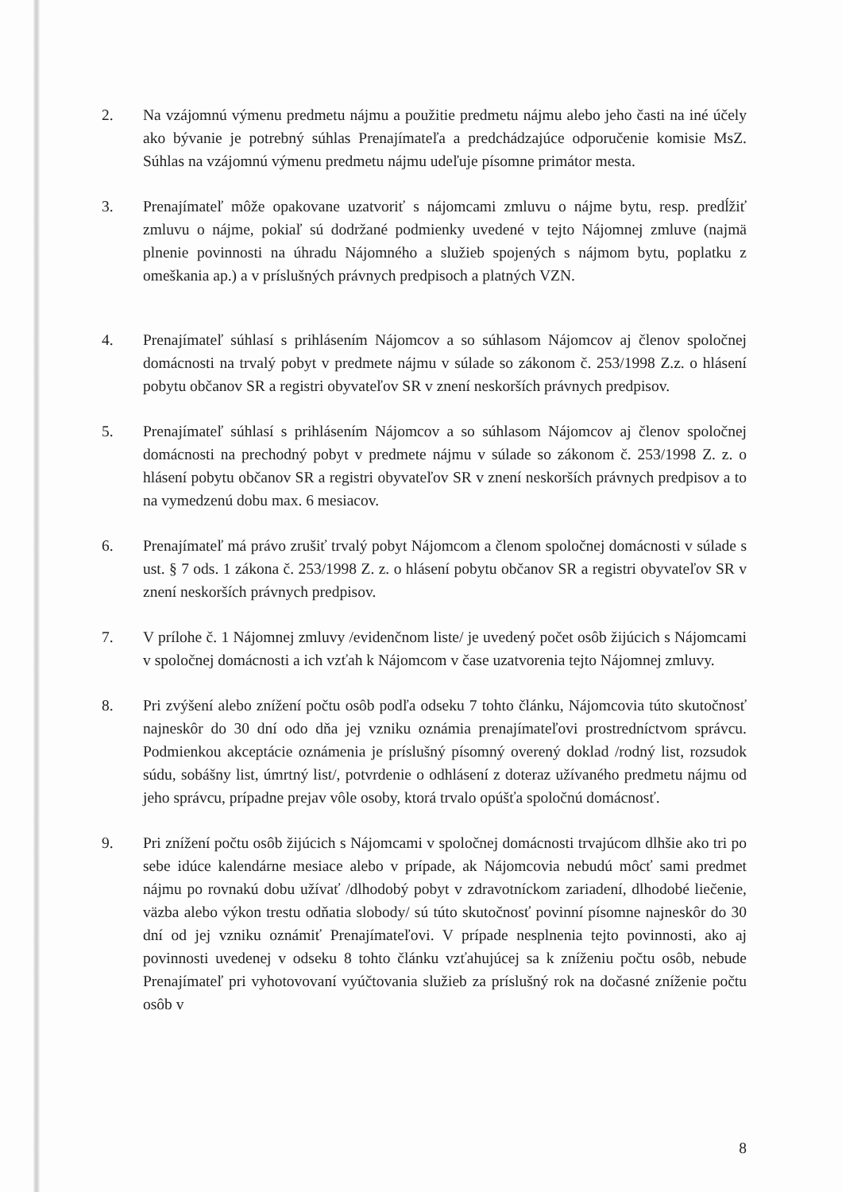2. Na vzájomnú výmenu predmetu nájmu a použitie predmetu nájmu alebo jeho časti na iné účely ako bývanie je potrebný súhlas Prenajímateľa a predchádzajúce odporučenie komisie MsZ. Súhlas na vzájomnú výmenu predmetu nájmu udeľuje písomne primátor mesta.
3. Prenajímateľ môže opakovane uzatvoriť s nájomcami zmluvu o nájme bytu, resp. predĺžiť zmluvu o nájme, pokiaľ sú dodržané podmienky uvedené v tejto Nájomnej zmluve (najmä plnenie povinnosti na úhradu Nájomného a služieb spojených s nájmom bytu, poplatku z omeškania ap.) a v príslušných právnych predpisoch a platných VZN.
4. Prenajímateľ súhlasí s prihlásením Nájomcov a so súhlasom Nájomcov aj členov spoločnej domácnosti na trvalý pobyt v predmete nájmu v súlade so zákonom č. 253/1998 Z.z. o hlásení pobytu občanov SR a registri obyvateľov SR v znení neskorších právnych predpisov.
5. Prenajímateľ súhlasí s prihlásením Nájomcov a so súhlasom Nájomcov aj členov spoločnej domácnosti na prechodný pobyt v predmete nájmu v súlade so zákonom č. 253/1998 Z. z. o hlásení pobytu občanov SR a registri obyvateľov SR v znení neskorších právnych predpisov a to na vymedzenú dobu max. 6 mesiacov.
6. Prenajímateľ má právo zrušiť trvalý pobyt Nájomcom a členom spoločnej domácnosti v súlade s ust. § 7 ods. 1 zákona č. 253/1998 Z. z. o hlásení pobytu občanov SR a registri obyvateľov SR v znení neskorších právnych predpisov.
7. V prílohe č. 1 Nájomnej zmluvy /evidenčnom liste/ je uvedený počet osôb žijúcich s Nájomcami v spoločnej domácnosti a ich vzťah k Nájomcom v čase uzatvorenia tejto Nájomnej zmluvy.
8. Pri zvýšení alebo znížení počtu osôb podľa odseku 7 tohto článku, Nájomcovia túto skutočnosť najneskôr do 30 dní odo dňa jej vzniku oznámia prenajímateľovi prostredníctvom správcu. Podmienkou akceptácie oznámenia je príslušný písomný overený doklad /rodný list, rozsudok súdu, sobášny list, úmrtný list/, potvrdenie o odhlásení z doteraz užívaného predmetu nájmu od jeho správcu, prípadne prejav vôle osoby, ktorá trvalo opúšťa spoločnú domácnosť.
9. Pri znížení počtu osôb žijúcich s Nájomcami v spoločnej domácnosti trvajúcom dlhšie ako tri po sebe idúce kalendárne mesiace alebo v prípade, ak Nájomcovia nebudú môcť sami predmet nájmu po rovnakú dobu užívať /dlhodobý pobyt v zdravotníckom zariadení, dlhodobé liečenie, väzba alebo výkon trestu odňatia slobody/ sú túto skutočnosť povinní písomne najneskôr do 30 dní od jej vzniku oznámiť Prenajímateľovi. V prípade nesplnenia tejto povinnosti, ako aj povinnosti uvedenej v odseku 8 tohto článku vzťahujúcej sa k zníženiu počtu osôb, nebude Prenajímateľ pri vyhotovovaní vyúčtovania služieb za príslušný rok na dočasné zníženie počtu osôb v
8